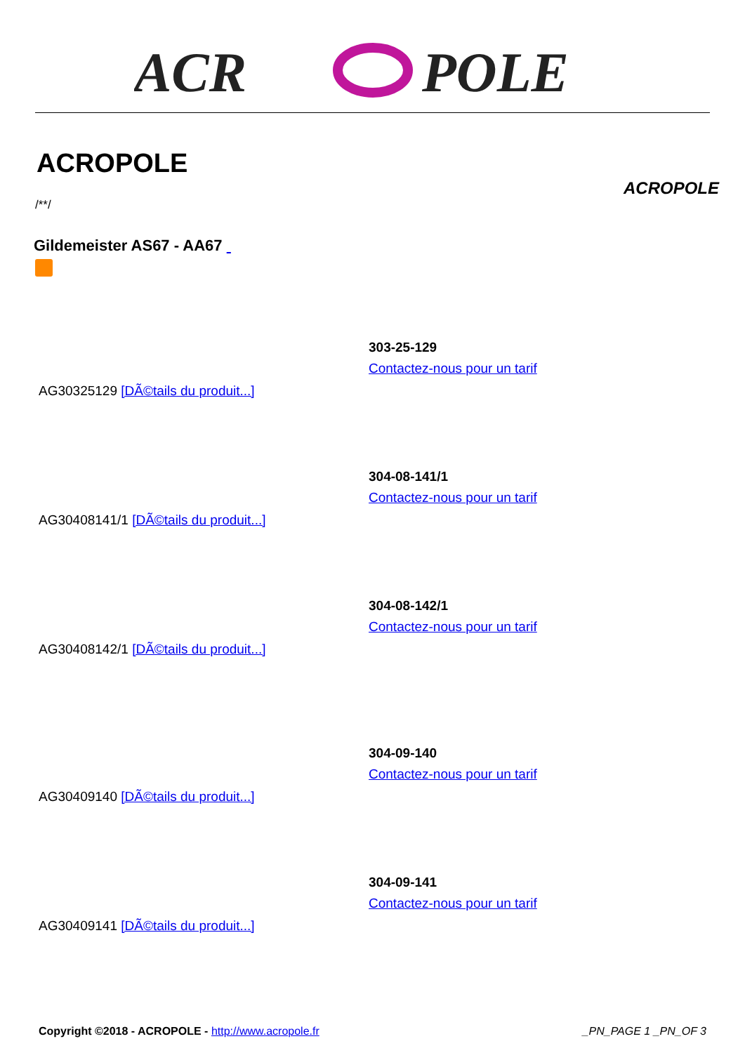ACR
POLE
ACROPOLE
ACROPOLE
/**/
Gildemeister AS67 - AA67
AG30325129 [DÃ©tails du produit...]
303-25-129
Contactez-nous pour un tarif
AG30408141/1 [DÃ©tails du produit...]
304-08-141/1
Contactez-nous pour un tarif
AG30408142/1 [DÃ©tails du produit...]
304-08-142/1
Contactez-nous pour un tarif
AG30409140 [DÃ©tails du produit...]
304-09-140
Contactez-nous pour un tarif
AG30409141 [DÃ©tails du produit...]
304-09-141
Contactez-nous pour un tarif
Copyright ©2018 - ACROPOLE - http://www.acropole.fr _PN_PAGE 1 _PN_OF 3